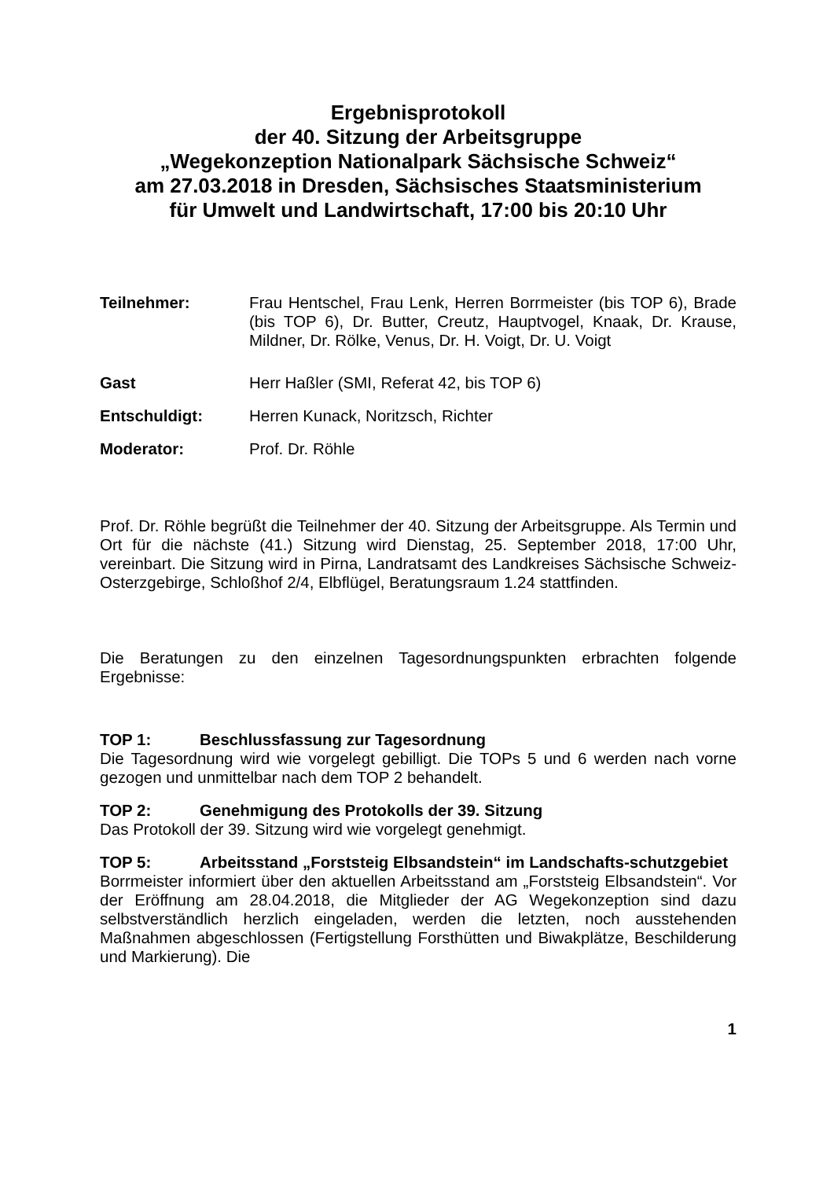Ergebnisprotokoll
der 40. Sitzung der Arbeitsgruppe
„Wegekonzeption Nationalpark Sächsische Schweiz“
am 27.03.2018 in Dresden, Sächsisches Staatsministerium
für Umwelt und Landwirtschaft, 17:00 bis 20:10 Uhr
Teilnehmer: Frau Hentschel, Frau Lenk, Herren Borrmeister (bis TOP 6), Brade (bis TOP 6), Dr. Butter, Creutz, Hauptvogel, Knaak, Dr. Krause, Mildner, Dr. Rölke, Venus, Dr. H. Voigt, Dr. U. Voigt
Gast Herr Haßler (SMI, Referat 42, bis TOP 6)
Entschuldigt: Herren Kunack, Noritzsch, Richter
Moderator: Prof. Dr. Röhle
Prof. Dr. Röhle begrüßt die Teilnehmer der 40. Sitzung der Arbeitsgruppe. Als Termin und Ort für die nächste (41.) Sitzung wird Dienstag, 25. September 2018, 17:00 Uhr, vereinbart. Die Sitzung wird in Pirna, Landratsamt des Landkreises Sächsische Schweiz-Osterzgebirge, Schloßhof 2/4, Elbflügel, Beratungsraum 1.24 stattfinden.
Die Beratungen zu den einzelnen Tagesordnungspunkten erbrachten folgende Ergebnisse:
TOP 1: Beschlussfassung zur Tagesordnung
Die Tagesordnung wird wie vorgelegt gebilligt. Die TOPs 5 und 6 werden nach vorne gezogen und unmittelbar nach dem TOP 2 behandelt.
TOP 2: Genehmigung des Protokolls der 39. Sitzung
Das Protokoll der 39. Sitzung wird wie vorgelegt genehmigt.
TOP 5: Arbeitsstand „Forststeig Elbsandstein“ im Landschafts-schutzgebiet
Borrmeister informiert über den aktuellen Arbeitsstand am „Forststeig Elbsandstein“. Vor der Eröffnung am 28.04.2018, die Mitglieder der AG Wegekonzeption sind dazu selbstverständlich herzlich eingeladen, werden die letzten, noch ausstehenden Maßnahmen abgeschlossen (Fertigstellung Forsthütten und Biwakplätze, Beschilderung und Markierung). Die
1